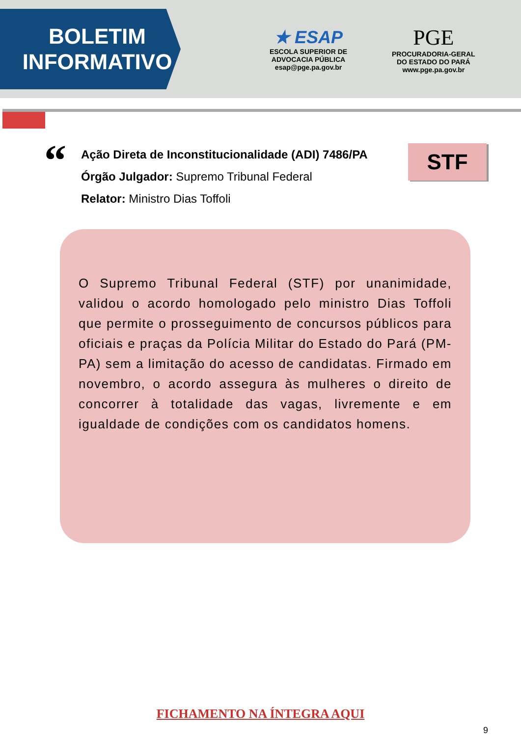BOLETIM
INFORMATIVO
★ ESAP
ESCOLA SUPERIOR DE ADVOCACIA PÚBLICA
esap@pge.pa.gov.br
PGE
PROCURADORIA-GERAL
DO ESTADO DO PARÁ
www.pge.pa.gov.br
“
Ação Direta de Inconstitucionalidade (ADI) 7486/PA
Órgão Julgador: Supremo Tribunal Federal
Relator: Ministro Dias Toffoli
STF
O Supremo Tribunal Federal (STF) por unanimidade, validou o acordo homologado pelo ministro Dias Toffoli que permite o prosseguimento de concursos públicos para oficiais e praças da Polícia Militar do Estado do Pará (PM-PA) sem a limitação do acesso de candidatas. Firmado em novembro, o acordo assegura às mulheres o direito de concorrer à totalidade das vagas, livremente e em igualdade de condições com os candidatos homens.
FICHAMENTO NA ÍNTEGRA AQUI
9